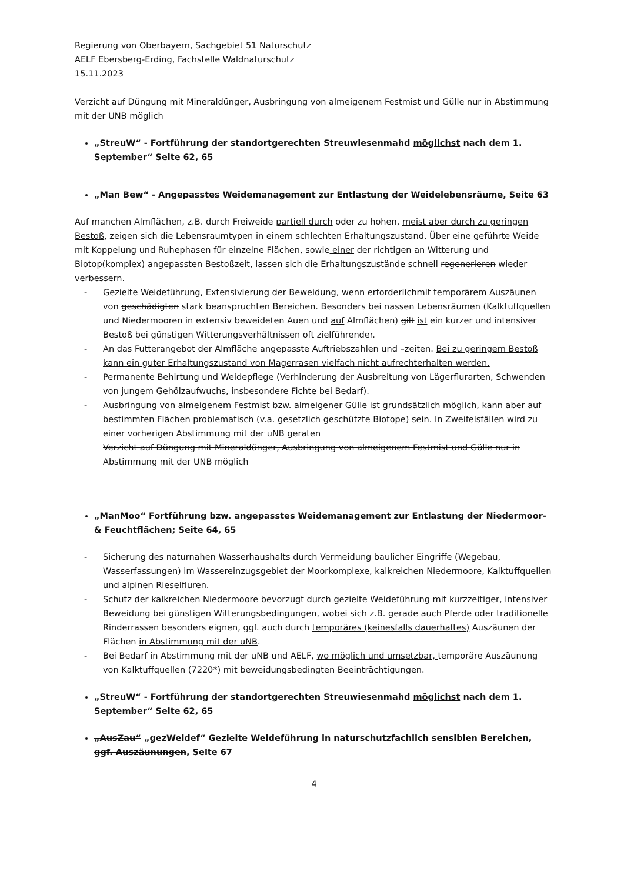Regierung von Oberbayern, Sachgebiet 51 Naturschutz
AELF Ebersberg-Erding, Fachstelle Waldnaturschutz
15.11.2023
Verzicht auf Düngung mit Mineraldünger, Ausbringung von almeigenem Festmist und Gülle nur in Abstimmung mit der UNB möglich
„StreuW“ - Fortführung der standortgerechten Streuwiesenmahd möglichst nach dem 1. September“ Seite 62, 65
„Man Bew“ - Angepasstes Weidemanagement zur Entlastung der Weidelebensräume, Seite 63
Auf manchen Almflächen, z.B. durch Freiweide partiell durch oder zu hohen, meist aber durch zu geringen Bestoß, zeigen sich die Lebensraumtypen in einem schlechten Erhaltungszustand. Über eine geführte Weide mit Koppelung und Ruhephasen für einzelne Flächen, sowie einer der richtigen an Witterung und Biotop(komplex) angepassten Bestoßzeit, lassen sich die Erhaltungszustände schnell regenerieren wieder verbessern.
- Gezielte Weideführung, Extensivierung der Beweidung, wenn erforderlichmit temporärem Auszäunen von geschädigten stark beanspruchten Bereichen. Besonders bei nassen Lebensräumen (Kalktuffquellen und Niedermooren in extensiv beweideten Auen und auf Almflächen) gilt ist ein kurzer und intensiver Bestoß bei günstigen Witterungsverhältnissen oft zielführender.
- An das Futterangebot der Almfläche angepasste Auftriebszahlen und –zeiten. Bei zu geringem Bestoß kann ein guter Erhaltungszustand von Magerrasen vielfach nicht aufrechterhalten werden.
- Permanente Behirtung und Weidepflege (Verhinderung der Ausbreitung von Lägerflurarten, Schwenden von jungem Gehölzaufwuchs, insbesondere Fichte bei Bedarf).
- Ausbringung von almeigenem Festmist bzw. almeigener Gülle ist grundsätzlich möglich, kann aber auf bestimmten Flächen problematisch (v.a. gesetzlich geschützte Biotope) sein. In Zweifelsfällen wird zu einer vorherigen Abstimmung mit der uNB geraten
Verzicht auf Düngung mit Mineraldünger, Ausbringung von almeigenem Festmist und Gülle nur in Abstimmung mit der UNB möglich
„ManMoo“ Fortführung bzw. angepasstes Weidemanagement zur Entlastung der Niedermoor- & Feuchtflächen; Seite 64, 65
- Sicherung des naturnahen Wasserhaushalts durch Vermeidung baulicher Eingriffe (Wegebau, Wasserfassungen) im Wassereinzugsgebiet der Moorkomplexe, kalkreichen Niedermoore, Kalktuffquellen und alpinen Rieselfluren.
- Schutz der kalkreichen Niedermoore bevorzugt durch gezielte Weideführung mit kurzzeitiger, intensiver Beweidung bei günstigen Witterungsbedingungen, wobei sich z.B. gerade auch Pferde oder traditionelle Rinderrassen besonders eignen, ggf. auch durch temporäres (keinesfalls dauerhaftes) Auszäunen der Flächen in Abstimmung mit der uNB.
- Bei Bedarf in Abstimmung mit der uNB und AELF, wo möglich und umsetzbar, temporäre Auszäunung von Kalktuffquellen (7220*) mit beweidungsbedingten Beeinträchtigungen.
„StreuW“ - Fortführung der standortgerechten Streuwiesenmahd möglichst nach dem 1. September“ Seite 62, 65
„AusZau“ „gezWeidef“ Gezielte Weideführung in naturschutzfachlich sensiblen Bereichen, ggf. Auszäunungen, Seite 67
4